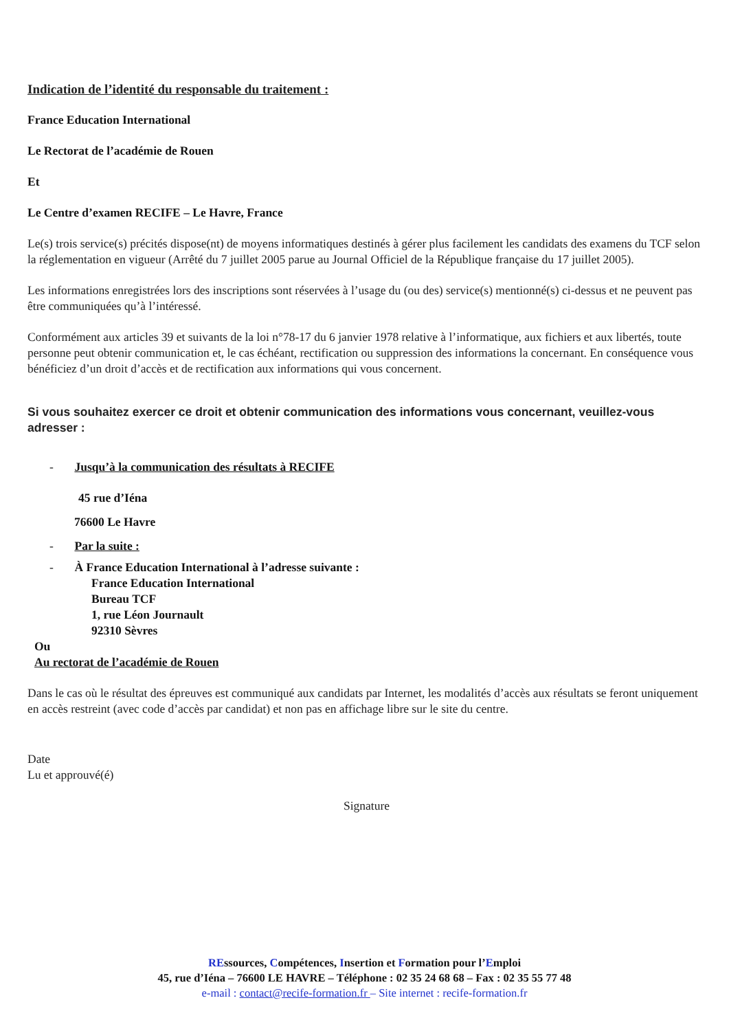Indication de l’identité du responsable du traitement :
France Education International
Le Rectorat de l’académie de Rouen
Et
Le Centre d’examen RECIFE – Le Havre, France
Le(s) trois service(s) précités dispose(nt) de moyens informatiques destinés à gérer plus facilement les candidats des examens du TCF selon la réglementation en vigueur (Arrêté du 7 juillet 2005 parue au Journal Officiel de la République française du 17 juillet 2005).
Les informations enregistrées lors des inscriptions sont réservées à l’usage du (ou des) service(s) mentionné(s) ci-dessus et ne peuvent pas être communiquées qu’à l’intéressé.
Conformément aux articles 39 et suivants de la loi n°78-17 du 6 janvier 1978 relative à l’informatique, aux fichiers et aux libertés, toute personne peut obtenir communication et, le cas échéant, rectification ou suppression des informations la concernant. En conséquence vous bénéficiez d’un droit d’accès et de rectification aux informations qui vous concernent.
Si vous souhaitez exercer ce droit et obtenir communication des informations vous concernant, veuillez-vous adresser :
- Jusqu’à la communication des résultats à RECIFE
45 rue d’Iéna
76600 Le Havre
- Par la suite :
- À France Education International à l’adresse suivante :
France Education International
Bureau TCF
1, rue Léon Journault
92310 Sèvres
Ou
Au rectorat de l’académie de Rouen
Dans le cas où le résultat des épreuves est communiqué aux candidats par Internet, les modalités d’accès aux résultats se feront uniquement en accès restreint (avec code d’accès par candidat) et non pas en affichage libre sur le site du centre.
Date
Lu et approuvé(é)
Signature
REssources, Compétences, Insertion et Formation pour l’Emploi
45, rue d’Iéna – 76600 LE HAVRE – Téléphone : 02 35 24 68 68 – Fax : 02 35 55 77 48
e-mail : contact@recife-formation.fr – Site internet : recife-formation.fr